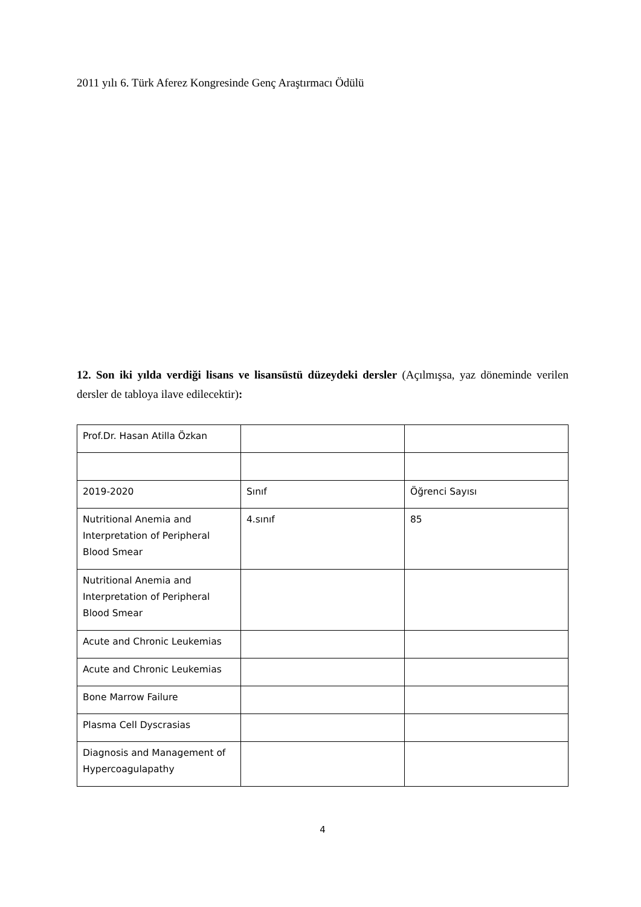2011 yılı 6. Türk Aferez Kongresinde Genç Araştırmacı Ödülü
12. Son iki yılda verdiği lisans ve lisansüstü düzeydeki dersler (Açılmışsa, yaz döneminde verilen dersler de tabloya ilave edilecektir):
| Prof.Dr. Hasan Atilla Özkan | | |
| 2019-2020 | Sınıf | Öğrenci Sayısı |
| Nutritional Anemia and Interpretation of Peripheral Blood Smear | 4.sınıf | 85 |
| Nutritional Anemia and Interpretation of Peripheral Blood Smear | | |
| Acute and Chronic Leukemias | | |
| Acute and Chronic Leukemias | | |
| Bone Marrow Failure | | |
| Plasma Cell Dyscrasias | | |
| Diagnosis and Management of Hypercoagulapathy | | |
4